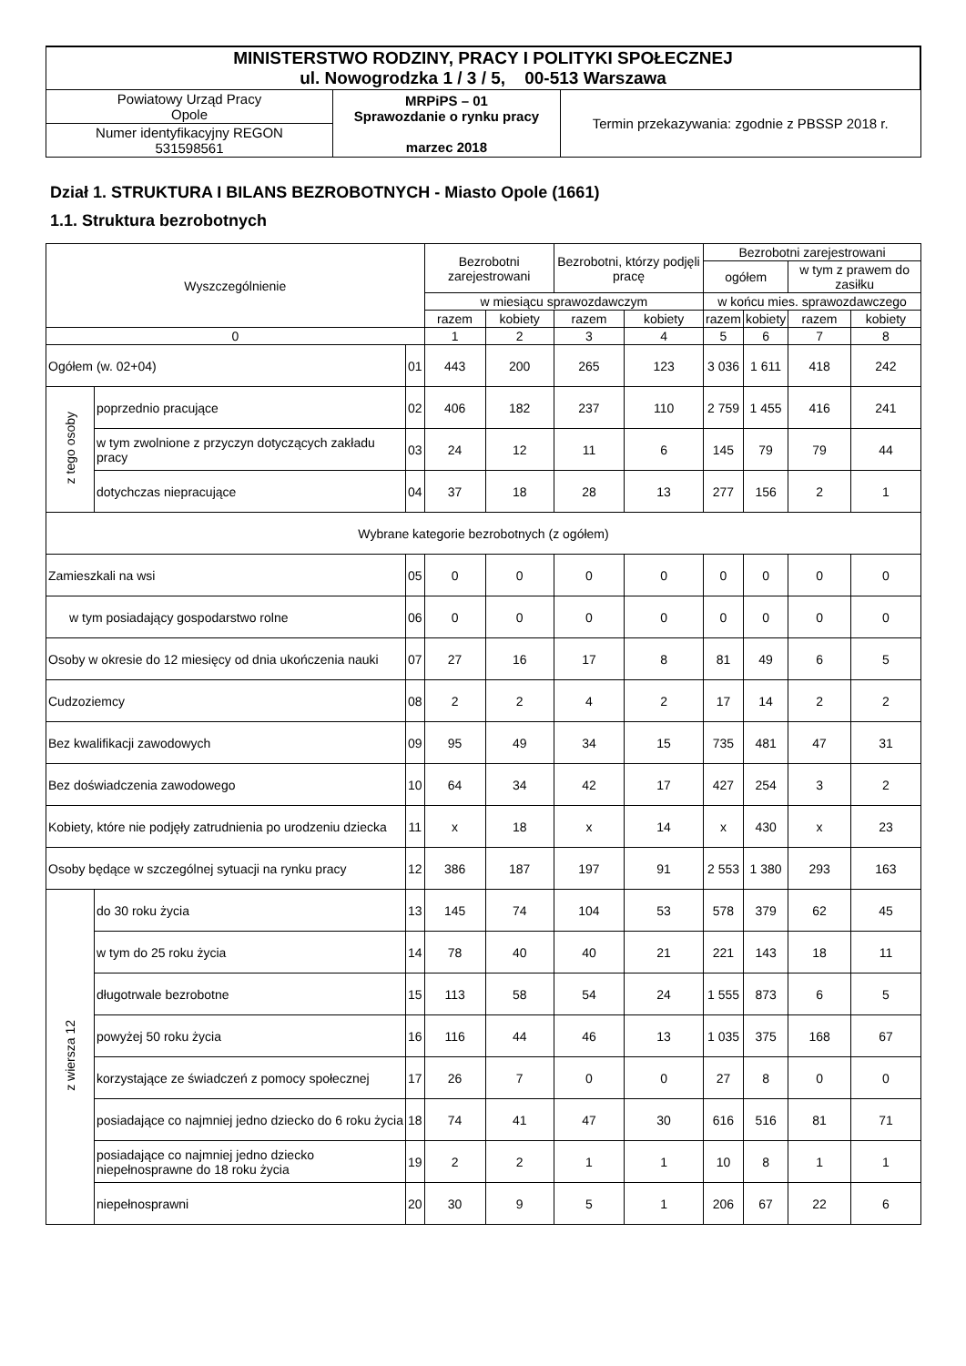| MINISTERSTWO RODZINY, PRACY I POLITYKI SPOŁECZNEJ ul. Nowogrodzka 1 / 3 / 5, 00-513 Warszawa | | |
| Powiatowy Urząd Pracy Opole | MRPiPS – 01 Sprawozdanie o rynku pracy marzec 2018 | Termin przekazywania: zgodnie z PBSSP 2018 r. |
| Numer identyfikacyjny REGON 531598561 | | |
Dział 1. STRUKTURA I BILANS BEZROBOTNYCH - Miasto Opole (1661)
1.1. Struktura bezrobotnych
| Wyszczególnienie | | | Bezrobotni zarejestrowani | | Bezrobotni, którzy podjęli pracę | | Bezrobotni zarejestrowani | | | |
| --- | --- | --- | --- | --- | --- | --- | --- | --- | --- | --- |
| | | | | | | | ogółem | | w tym z prawem do zasiłku | |
| | | | w miesiącu sprawozdawczym | | | | w końcu mies. sprawozdawczego | | | |
| | | | razem | kobiety | razem | kobiety | razem | kobiety | razem | kobiety |
| 0 | | | 1 | 2 | 3 | 4 | 5 | 6 | 7 | 8 |
| Ogółem (w. 02+04) | | 01 | 443 | 200 | 265 | 123 | 3 036 | 1 611 | 418 | 242 |
| z tego osoby | poprzednio pracujące | 02 | 406 | 182 | 237 | 110 | 2 759 | 1 455 | 416 | 241 |
| | w tym zwolnione z przyczyn dotyczących zakładu pracy | 03 | 24 | 12 | 11 | 6 | 145 | 79 | 79 | 44 |
| | dotychczas niepracujące | 04 | 37 | 18 | 28 | 13 | 277 | 156 | 2 | 1 |
| Wybrane kategorie bezrobotnych (z ogółem) | | | | | | | | | | |
| Zamieszkali na wsi | | 05 | 0 | 0 | 0 | 0 | 0 | 0 | 0 | 0 |
| w tym posiadający gospodarstwo rolne | | 06 | 0 | 0 | 0 | 0 | 0 | 0 | 0 | 0 |
| Osoby w okresie do 12 miesięcy od dnia ukończenia nauki | | 07 | 27 | 16 | 17 | 8 | 81 | 49 | 6 | 5 |
| Cudzoziemcy | | 08 | 2 | 2 | 4 | 2 | 17 | 14 | 2 | 2 |
| Bez kwalifikacji zawodowych | | 09 | 95 | 49 | 34 | 15 | 735 | 481 | 47 | 31 |
| Bez doświadczenia zawodowego | | 10 | 64 | 34 | 42 | 17 | 427 | 254 | 3 | 2 |
| Kobiety, które nie podjęły zatrudnienia po urodzeniu dziecka | | 11 | x | 18 | x | 14 | x | 430 | x | 23 |
| Osoby będące w szczególnej sytuacji na rynku pracy | | 12 | 386 | 187 | 197 | 91 | 2 553 | 1 380 | 293 | 163 |
| z wiersza 12 | do 30 roku życia | 13 | 145 | 74 | 104 | 53 | 578 | 379 | 62 | 45 |
| | w tym do 25 roku życia | 14 | 78 | 40 | 40 | 21 | 221 | 143 | 18 | 11 |
| | długotrwale bezrobotne | 15 | 113 | 58 | 54 | 24 | 1 555 | 873 | 6 | 5 |
| | powyżej 50 roku życia | 16 | 116 | 44 | 46 | 13 | 1 035 | 375 | 168 | 67 |
| | korzystające ze świadczeń z pomocy społecznej | 17 | 26 | 7 | 0 | 0 | 27 | 8 | 0 | 0 |
| | posiadające co najmniej jedno dziecko do 6 roku życia | 18 | 74 | 41 | 47 | 30 | 616 | 516 | 81 | 71 |
| | posiadające co najmniej jedno dziecko niepełnosprawne do 18 roku życia | 19 | 2 | 2 | 1 | 1 | 10 | 8 | 1 | 1 |
| | niepełnosprawni | 20 | 30 | 9 | 5 | 1 | 206 | 67 | 22 | 6 |